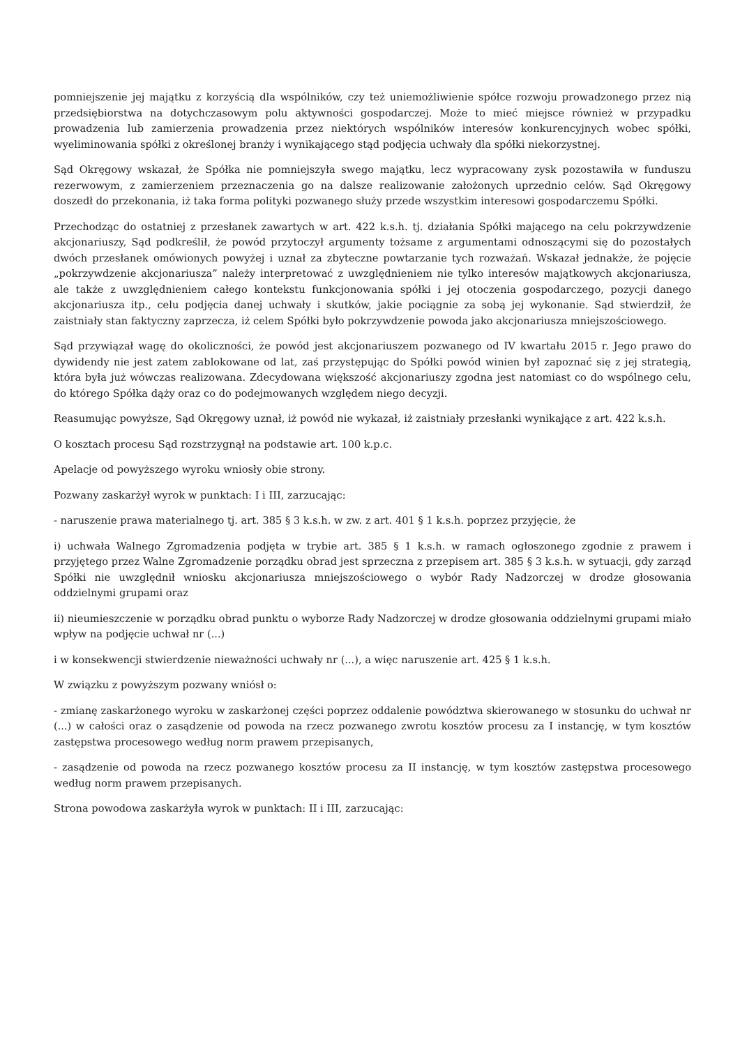pomniejszenie jej majątku z korzyścią dla wspólników, czy też uniemożliwienie spółce rozwoju prowadzonego przez nią przedsiębiorstwa na dotychczasowym polu aktywności gospodarczej. Może to mieć miejsce również w przypadku prowadzenia lub zamierzenia prowadzenia przez niektórych wspólników interesów konkurencyjnych wobec spółki, wyeliminowania spółki z określonej branży i wynikającego stąd podjęcia uchwały dla spółki niekorzystnej.
Sąd Okręgowy wskazał, że Spółka nie pomniejszyła swego majątku, lecz wypracowany zysk pozostawiła w funduszu rezerwowym, z zamierzeniem przeznaczenia go na dalsze realizowanie założonych uprzednio celów. Sąd Okręgowy doszedł do przekonania, iż taka forma polityki pozwanego służy przede wszystkim interesowi gospodarczemu Spółki.
Przechodząc do ostatniej z przesłanek zawartych w art. 422 k.s.h. tj. działania Spółki mającego na celu pokrzywdzenie akcjonariuszy, Sąd podkreślił, że powód przytoczył argumenty tożsame z argumentami odnoszącymi się do pozostałych dwóch przesłanek omówionych powyżej i uznał za zbyteczne powtarzanie tych rozważań. Wskazał jednakże, że pojęcie „pokrzywdzenie akcjonariusza” należy interpretować z uwzględnieniem nie tylko interesów majątkowych akcjonariusza, ale także z uwzględnieniem całego kontekstu funkcjonowania spółki i jej otoczenia gospodarczego, pozycji danego akcjonariusza itp., celu podjęcia danej uchwały i skutków, jakie pociągnie za sobą jej wykonanie. Sąd stwierdził, że zaistniały stan faktyczny zaprzecza, iż celem Spółki było pokrzywdzenie powoda jako akcjonariusza mniejszościowego.
Sąd przywiązał wagę do okoliczności, że powód jest akcjonariuszem pozwanego od IV kwartału 2015 r. Jego prawo do dywidendy nie jest zatem zablokowane od lat, zaś przystępując do Spółki powód winien był zapoznać się z jej strategią, która była już wówczas realizowana. Zdecydowana większość akcjonariuszy zgodna jest natomiast co do wspólnego celu, do którego Spółka dąży oraz co do podejmowanych względem niego decyzji.
Reasumując powyższe, Sąd Okręgowy uznał, iż powód nie wykazał, iż zaistniały przesłanki wynikające z art. 422 k.s.h.
O kosztach procesu Sąd rozstrzygnął na podstawie art. 100 k.p.c.
Apelacje od powyższego wyroku wniosły obie strony.
Pozwany zaskarżył wyrok w punktach: I i III, zarzucając:
- naruszenie prawa materialnego tj. art. 385 § 3 k.s.h. w zw. z art. 401 § 1 k.s.h. poprzez przyjęcie, że
i) uchwała Walnego Zgromadzenia podjęta w trybie art. 385 § 1 k.s.h. w ramach ogłoszonego zgodnie z prawem i przyjętego przez Walne Zgromadzenie porządku obrad jest sprzeczna z przepisem art. 385 § 3 k.s.h. w sytuacji, gdy zarząd Spółki nie uwzględnił wniosku akcjonariusza mniejszościowego o wybór Rady Nadzorczej w drodze głosowania oddzielnymi grupami oraz
ii) nieumieszczenie w porządku obrad punktu o wyborze Rady Nadzorczej w drodze głosowania oddzielnymi grupami miało wpływ na podjęcie uchwał nr (...)
i w konsekwencji stwierdzenie nieważności uchwały nr (...), a więc naruszenie art. 425 § 1 k.s.h.
W związku z powyższym pozwany wniósł o:
- zmianę zaskarżonego wyroku w zaskarżonej części poprzez oddalenie powództwa skierowanego w stosunku do uchwał nr (...) w całości oraz o zasądzenie od powoda na rzecz pozwanego zwrotu kosztów procesu za I instancję, w tym kosztów zastępstwa procesowego według norm prawem przepisanych,
- zasądzenie od powoda na rzecz pozwanego kosztów procesu za II instancję, w tym kosztów zastępstwa procesowego według norm prawem przepisanych.
Strona powodowa zaskarżyła wyrok w punktach: II i III, zarzucając: